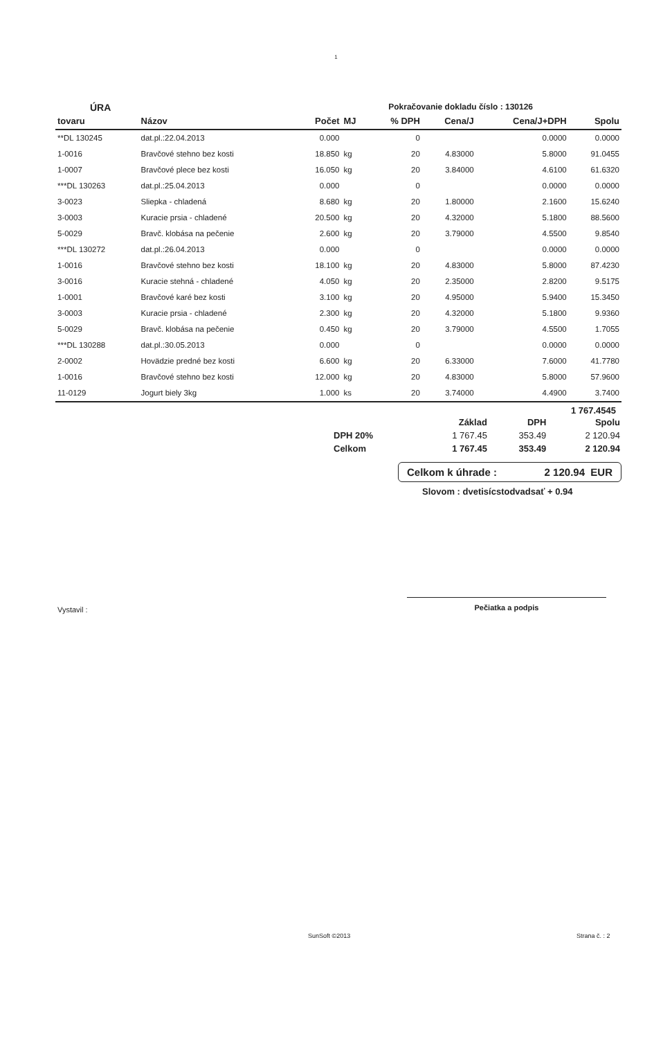1
ÚRA Pokračovanie dokladu číslo : 130126
| tovaru | Názov | Počet | MJ | % DPH | Cena/J | Cena/J+DPH | Spolu |
| --- | --- | --- | --- | --- | --- | --- | --- |
| **DL 130245 | dat.pl.:22.04.2013 | 0.000 | | 0 | | 0.0000 | 0.0000 |
| 1-0016 | Bravčové stehno bez kosti | 18.850 | kg | 20 | 4.83000 | 5.8000 | 91.0455 |
| 1-0007 | Bravčové plece bez kosti | 16.050 | kg | 20 | 3.84000 | 4.6100 | 61.6320 |
| ***DL 130263 | dat.pl.:25.04.2013 | 0.000 | | 0 | | 0.0000 | 0.0000 |
| 3-0023 | Sliepka - chladená | 8.680 | kg | 20 | 1.80000 | 2.1600 | 15.6240 |
| 3-0003 | Kuracie prsia - chladené | 20.500 | kg | 20 | 4.32000 | 5.1800 | 88.5600 |
| 5-0029 | Bravč. klobása na pečenie | 2.600 | kg | 20 | 3.79000 | 4.5500 | 9.8540 |
| ***DL 130272 | dat.pl.:26.04.2013 | 0.000 | | 0 | | 0.0000 | 0.0000 |
| 1-0016 | Bravčové stehno bez kosti | 18.100 | kg | 20 | 4.83000 | 5.8000 | 87.4230 |
| 3-0016 | Kuracie stehná - chladené | 4.050 | kg | 20 | 2.35000 | 2.8200 | 9.5175 |
| 1-0001 | Bravčové karé bez kosti | 3.100 | kg | 20 | 4.95000 | 5.9400 | 15.3450 |
| 3-0003 | Kuracie prsia - chladené | 2.300 | kg | 20 | 4.32000 | 5.1800 | 9.9360 |
| 5-0029 | Bravč. klobása na pečenie | 0.450 | kg | 20 | 3.79000 | 4.5500 | 1.7055 |
| ***DL 130288 | dat.pl.:30.05.2013 | 0.000 | | 0 | | 0.0000 | 0.0000 |
| 2-0002 | Hovädzie predné bez kosti | 6.600 | kg | 20 | 6.33000 | 7.6000 | 41.7780 |
| 1-0016 | Bravčové stehno bez kosti | 12.000 | kg | 20 | 4.83000 | 5.8000 | 57.9600 |
| 11-0129 | Jogurt biely 3kg | 1.000 | ks | 20 | 3.74000 | 4.4900 | 3.7400 |
1 767.4545
| | Základ | DPH | Spolu |
| --- | --- | --- | --- |
| DPH 20% | 1 767.45 | 353.49 | 2 120.94 |
| Celkom | 1 767.45 | 353.49 | 2 120.94 |
Celkom k úhrade : 2 120.94 EUR
Slovom : dvetisícstodvadsať + 0.94
Vystavil :
Pečiatka a podpis
SunSoft ©2013 Strana č. : 2